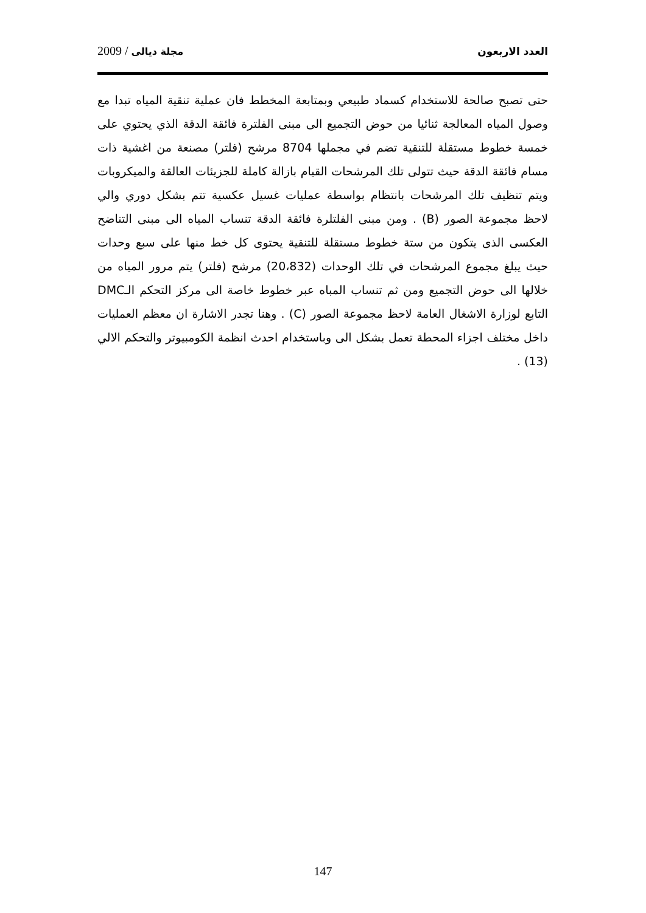العدد الاربعون مجلة ديالى / 2009
حتى تصبح صالحة للاستخدام كسماد طبيعي وبمتابعة المخطط فان عملية تنقية المياه تبدا مع وصول المياه المعالجة ثنائيا من حوض التجميع الى مبنى الفلترة فائقة الدقة الذي يحتوي على خمسة خطوط مستقلة للتنقية تضم في مجملها 8704 مرشح (فلتر) مصنعة من اغشية ذات مسام فائقة الدقة حيث تتولى تلك المرشحات القيام بازالة كاملة للجزيئات العالقة والميكروبات ويتم تنظيف تلك المرشحات بانتظام بواسطة عمليات غسيل عكسية تتم بشكل دوري والي لاحظ مجموعة الصور (B) . ومن مبنى الفلتلرة فائقة الدقة تنساب المياه الى مبنى التناضح العكسى الذى يتكون من ستة خطوط مستقلة للتنقية يحتوى كل خط منها على سبع وحدات حيث يبلغ مجموع المرشحات في تلك الوحدات (20،832) مرشح (فلتر) يتم مرور المياه من خلالها الى حوض التجميع ومن ثم تنساب المباه عبر خطوط خاصة الى مركز التحكم الـDMC التابع لوزارة الاشغال العامة لاحظ مجموعة الصور (C) . وهنا تجدر الاشارة ان معظم العمليات داخل مختلف اجزاء المحطة تعمل بشكل الى وباستخدام احدث انظمة الكومبيوتر والتحكم الالي (13) .
147